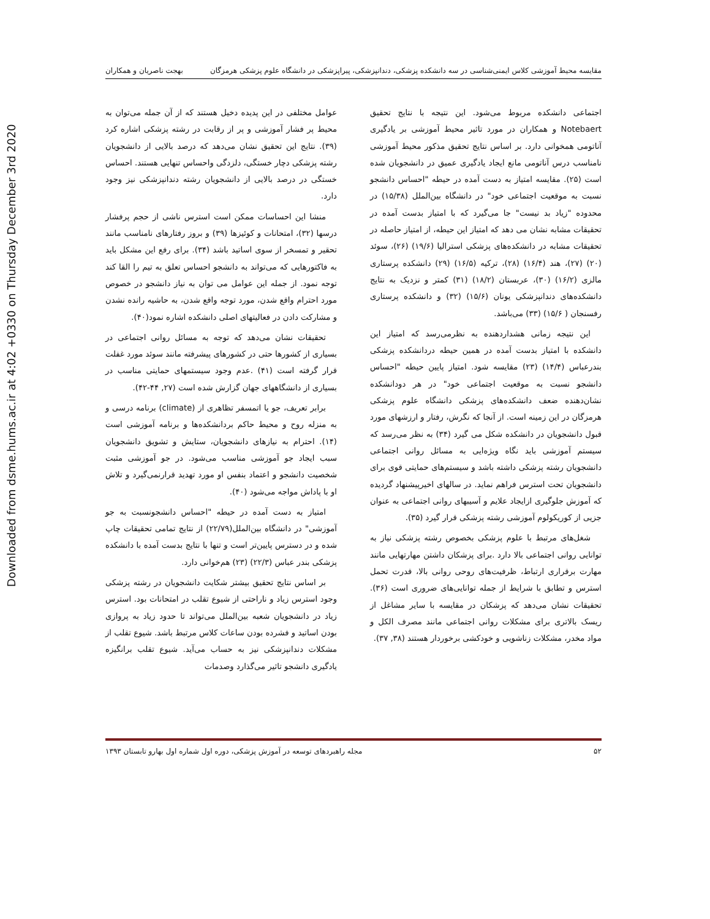Downloaded from dsme.hums.ac.ir at 4:02 +0330 on Thursday December 3rd 2020
مقایسه محیط آموزشی کلاس ایمنی‌شناسی در سه دانشکده پزشکی، دندانپزشکی، پیراپزشکی در دانشگاه علوم پزشکی هرمزگان بهجت ناصریان و همکاران
اجتماعی دانشکده مربوط می‌شود. این نتیجه با نتایج تحقیق Notebaert و همکاران در مورد تاثیر محیط آموزشی بر یادگیری آناتومی همخوانی دارد. بر اساس نتایج تحقیق مذکور محیط آموزشی نامناسب درس آناتومی مانع ایجاد یادگیری عمیق در دانشجویان شده است (۲۵). مقایسه امتیاز به دست آمده در حیطه "احساس دانشجو نسبت به موقعیت اجتماعی خود" در دانشگاه بین‌الملل (۱۵/۳۸) در محدوده "زیاد بد نیست" جا می‌گیرد که با امتیاز بدست آمده در تحقیقات مشابه نشان می دهد که امتیاز این حیطه، از امتیاز حاصله در تحقیقات مشابه در دانشکده‌های پزشکی استرالیا (۱۹/۶) (۲۶)، سوئد (۲۰) (۲۷)، هند (۱۶/۴) (۲۸)، ترکیه (۱۶/۵) (۲۹) دانشکده پرستاری مالزی (۱۶/۲) (۳۰)، عربستان (۱۸/۲) (۳۱) کمتر و نزدیک به نتایج دانشکده‌های دندانپزشکی یونان (۱۵/۶) (۳۲) و دانشکده پرستاری رفسنجان ( ۱۵/۶) (۳۳) می‌باشد.
این نتیجه زمانی هشداردهنده به نظرمی‌رسد که امتیاز این دانشکده با امتیاز بدست آمده در همین حیطه دردانشکده پزشکی بندرعباس (۱۴/۴) (۲۳) مقایسه شود. امتیاز پایین حیطه "احساس دانشجو نسبت به موقعیت اجتماعی خود" در هر دودانشکده نشان‌دهنده ضعف دانشکده‌های پزشکی دانشگاه علوم پزشکی هرمزگان در این زمینه است. از آنجا که نگرش، رفتار و ارزشهای مورد قبول دانشجویان در دانشکده شکل می گیرد (۳۴) به نظر می‌رسد که سیستم آموزشی باید نگاه ویژه‌ایی به مسائل روانی اجتماعی دانشجویان رشته پزشکی داشته باشد و سیستم‌های حمایتی قوی برای دانشجویان تحت استرس فراهم نماید. در سالهای اخیرپیشنهاد گردیده که آموزش جلوگیری ازایجاد علایم و آسیبهای روانی اجتماعی به عنوان جزیی از کوریکولوم آموزشی رشته پزشکی قرار گیرد (۳۵).
شغل‌های مرتبط با علوم پزشکی بخصوص رشته پزشکی نیاز به توانایی روانی اجتماعی بالا دارد .برای پزشکان داشتن مهارتهایی مانند مهارت برقراری ارتباط، ظرفیت‌های روحی روانی بالا، قدرت تحمل استرس و تطابق با شرایط از جمله توانایی‌های ضروری است (۳۶). تحقیقات نشان می‌دهد که پزشکان در مقایسه با سایر مشاغل از ریسک بالاتری برای مشکلات روانی اجتماعی مانند مصرف الکل و مواد مخدر، مشکلات زناشویی و خودکشی برخوردار هستند (۳۸, ۳۷).
عوامل مختلفی در این پدیده دخیل هستند که از آن جمله می‌توان به محیط پر فشار آموزشی و پر از رقابت در رشته پزشکی اشاره کرد (۳۹). نتایج این تحقیق نشان می‌دهد که درصد بالایی از دانشجویان رشته پزشکی دچار خستگی، دلزدگی واحساس تنهایی هستند. احساس خستگی در درصد بالایی از دانشجویان رشته دندانپزشکی نیز وجود دارد.
منشا این احساسات ممکن است استرس ناشی از حجم پرفشار درسها (۳۲)، امتحانات و کوئیزها (۳۹) و بروز رفتارهای نامناسب مانند تحقیر و تمسخر از سوی اساتید باشد (۳۴). برای رفع این مشکل باید به فاکتورهایی که می‌تواند به دانشجو احساس تعلق به تیم را القا کند توجه نمود. از جمله این عوامل می توان به نیاز دانشجو در خصوص مورد احترام واقع شدن، مورد توجه واقع شدن، به حاشیه رانده نشدن و مشارکت دادن در فعالیتهای اصلی دانشکده اشاره نمود(۴۰).
تحقیقات نشان می‌دهد که توجه به مسائل روانی اجتماعی در بسیاری از کشورها حتی در کشورهای پیشرفته مانند سوئد مورد غفلت قرار گرفته است (۴۱) .عدم وجود سیستمهای حمایتی مناسب در بسیاری از دانشگاههای جهان گزارش شده است (۲۷, ۴۴-۴۲).
برابر تعریف، جو یا اتمسفر تظاهری از (climate) برنامه درسی و به منزله روح و محیط حاکم بردانشکده‌ها و برنامه آموزشی است (۱۴). احترام به نیازهای دانشجویان، ستایش و تشویق دانشجویان سبب ایجاد جو آموزشی مناسب می‌شود. در جو آموزشی مثبت شخصیت دانشجو و اعتماد بنفس او مورد تهدید قرارنمی‌گیرد و تلاش او با پاداش مواجه می‌شود (۴۰).
امتیاز به دست آمده در حیطه "احساس دانشجونسبت به جو آموزشی" در دانشگاه بین‌الملل(۲۲/۷۹) از نتایج تمامی تحقیقات چاپ شده و در دسترس پایین‌تر است و تنها با نتایج بدست آمده با دانشکده پزشکی بندر عباس (۲۲/۳) (۲۳) هم‌خوانی دارد.
بر اساس نتایج تحقیق بیشتر شکایت دانشجویان در رشته پزشکی وجود استرس زیاد و ناراحتی از شیوع تقلب در امتحانات بود. استرس زیاد در دانشجویان شعبه بین‌الملل می‌تواند تا حدود زیاد به پروازی بودن اساتید و فشرده بودن ساعات کلاس مرتبط باشد. شیوع تقلب از مشکلات دندانپزشکی نیز به حساب می‌آید. شیوع تقلب برانگیزه یادگیری دانشجو تاثیر می‌گذارد وصدمات
۵۲ مجله راهبردهای توسعه در آموزش پزشکی، دوره اول شماره اول بهارو تابستان ۱۳۹۳